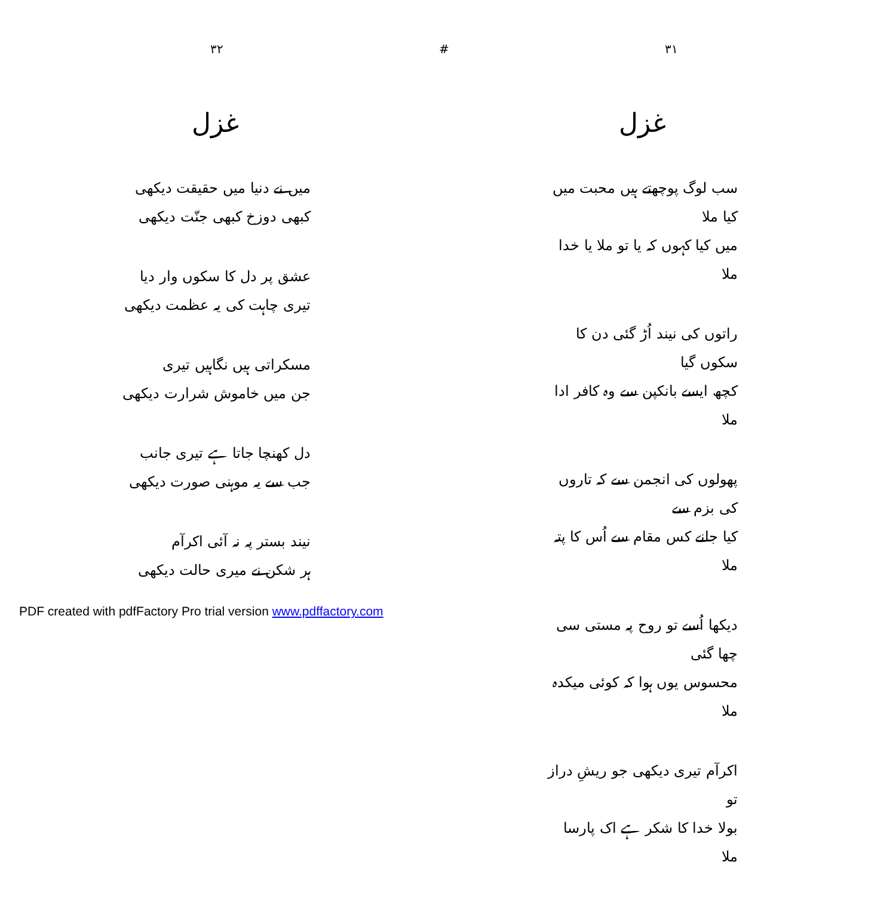۳۲ # ۳۱
غزل
سب لوگ پوچھتے ہیں محبت میں کیا ملا
میں کیا کہوں کہ یا تو ملا یا خدا ملا
راتوں کی نیند اُڑ گئی دن کا سکوں گیا
کچھ ایسے بانکپن سے وہ کافر ادا ملا
پھولوں کی انجمن سے کہ تاروں کی بزم سے
کیا جانے کس مقام سے اُس کا پتہ ملا
دیکھا اُسے تو روح پہ مستی سی چھا گئی
محسوس یوں ہوا کہ کوئی میکدہ ملا
اکرآم تیری دیکھی جو ریشِ دراز تو
بولا خدا کا شکر ہے اک پارسا ملا
غزل
میں نے دنیا میں حقیقت دیکھی
کبھی دوزخ کبھی جنّت دیکھی
عشق پر دل کا سکوں وار دیا
تیری چاہت کی یہ عظمت دیکھی
مسکراتی ہیں نگاہیں تیری
جن میں خاموش شرارت دیکھی
دل کھنچا جاتا ہے تیری جانب
جب سے یہ موہنی صورت دیکھی
نیند بستر پہ نہ آئی اکرآم
ہر شکن نے میری حالت دیکھی
PDF created with pdfFactory Pro trial version www.pdffactory.com